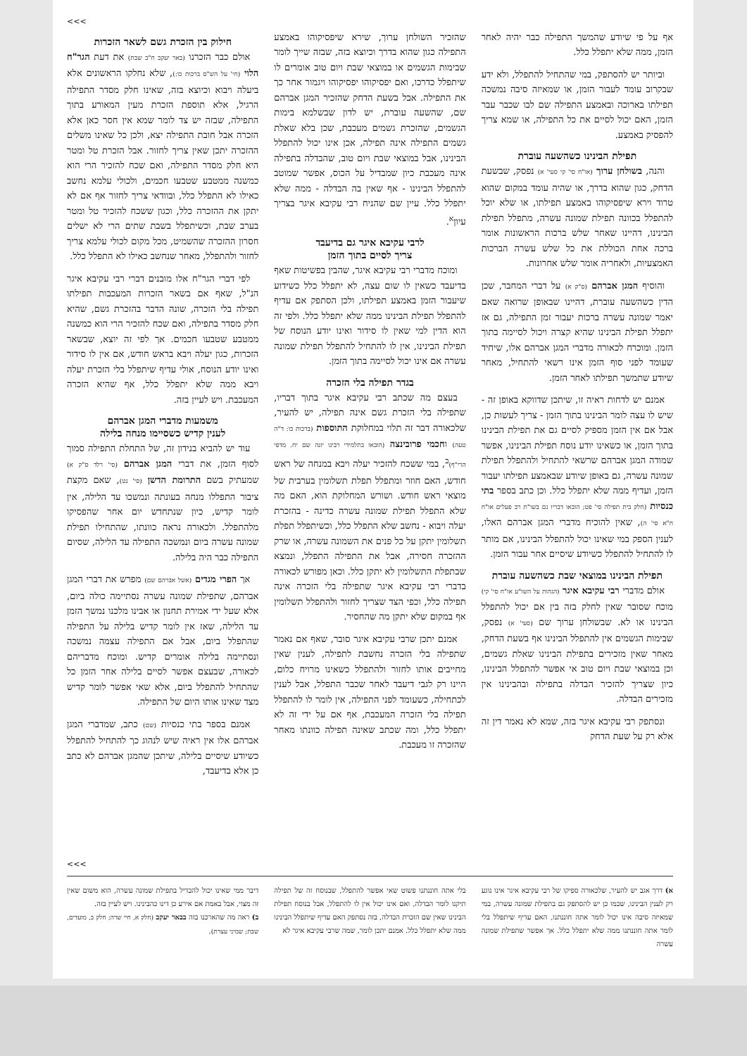>>>
אף על פי שיודע שהמשך התפילה כבר יהיה לאחר הזמן, ממה שלא יתפלל כלל.
וביותר יש להסתפק, במי שהתחיל להתפלל, ולא ידע שבקרוב עומד לעבור הזמן, או שמאיזה סיבה נמשכה תפילתו בארוכה ובאמצע התפילה שם לבו שכבר עבר הזמן, האם יכול לסיים את כל התפילה, או שמא צריך להפסיק באמצע.
תפילת הבינינו כשהשעה עוברת
והנה, בשולחן ערוך (או"ח סי' קי סעי' א) נפסק, שבשעת הדחק, כגון שהוא בדרך, או שהיה עומד במקום שהוא טרוד וירא שיפסיקוהו באמצע תפילתו, או שלא יוכל להתפלל בכוונה תפילת שמונה עשרה, מתפלל תפילת הבינינו, דהיינו שאחר שלש ברכות הראשונות אומר ברכה אחת הכוללת את כל שלש עשרה הברכות האמצעיות, ולאחריה אומר שלש אחרונות.
והוסיף המגן אברהם (ס"ק א) על דברי המחבר, שכן הדין כשהשעה עוברת, דהיינו שבאופן שרואה שאם יאמר שמונה עשרה ברכות יעבור זמן התפילה, גם אז יתפלל תפילת הבינינו שהיא קצרה ויכול לסיימה בתוך הזמן. ומוכרח לכאורה מדברי המגן אברהם אלו, שיחיד שעומד לפני סוף הזמן אינו רשאי להתחיל, מאחר שיודע שתמשך תפילתו לאחר הזמן.
אמנם יש לדחות ראיה זו, שיתכן שדווקא באופן זה - שיש לו עצה לומר הבינינו בתוך הזמן - צריך לעשות כן, אבל אם אין הזמן מספיק לסיים גם את תפילת הבינינו בתוך הזמן, או כשאינו יודע נוסח תפילת הבינינו, אפשר שמודה המגן אברהם שרשאי להתחיל ולהתפלל תפילת שמונה עשרה, גם באופן שיודע שבאמצע תפילתו יעבור הזמן, ועדיף ממה שלא יתפלל כלל. וכן כתב בספר בתי כנסיות (חלק בית תפילה סי' פט; הובאו דבריו גם בשו"ת רב פעלים או"ח ח"א סי' ה), שאין להוכיח מדברי המגן אברהם האלו, לענין הספק במי שאינו יכול להתפלל הבינינו, אם מותר לו להתחיל להתפלל כשיודע שיסיים אחר עבור הזמן.
תפילת הבינינו במוצאי שבת כשהשעה עוברת
אולם מדברי רבי עקיבא איגר (הגהות על השו"ע או"ח סי' קי) מוכח שסובר שאין לחלק בזה בין אם יכול להתפלל הבינינו או לא. שבשולחן ערוך שם (סעי' א) נפסק, שבימות הגשמים אין להתפלל הבינינו אף בשעת הדחק, מאחר שאין מזכירים בתפילת הבינינו שאלת גשמים, וכן במוצאי שבת ויום טוב אי אפשר להתפלל הבינינו, כיון שצריך להזכיר הבדלה בתפילה ובהבינינו אין מזכירים הבדלה.
ונסתפק רבי עקיבא איגר בזה, שמא לא נאמר דין זה אלא רק על שעת הדחק
שהזכיר השולחן ערוך, שירא שיפסיקוהו באמצע התפילה כגון שהוא בדרך וכיוצא בזה, שבזה שייך לומר שבימות הגשמים או במוצאי שבת ויום טוב אומרים לו שיתפלל כדרכו, ואם יפסיקוהו יפסיקוהו ויגמור אחר כך את התפילה. אבל בשעת הדחק שהזכיר המגן אברהם שם, שהשעה עוברת, יש לדון שבשלמא בימות הגשמים, שהזכרת גשמים מעכבת, שכן בלא שאלת גשמים התפילה אינה תפילה, אכן אינו יכול להתפלל הבינינו, אבל במוצאי שבת ויום טוב, שהבדלה בתפילה אינה מעכבת כיון שמבדיל על הכוס, אפשר שמוטב להתפלל הבינינו - אף שאין בה הבדלה - ממה שלא יתפלל כלל. עיין שם שהניח רבי עקיבא איגר בצריך עיון<sup>א</sup>.
לרבי עקיבא איגר גם בדיעבד
צריך לסיים בתוך הזמן
ומוכח מדברי רבי עקיבא איגר, שהבין בפשיטות שאף בדיעבד כשאין לו שום עצה, לא יתפלל כלל כשידוע שיעבור הזמן באמצע תפילתו, ולכן הסתפק אם עדיף להתפלל תפילת הבינינו ממה שלא יתפלל כלל. ולפי זה הוא הדין למי שאין לו סידור ואינו יודע הנוסח של תפילת הבינינו, אין לו להתחיל להתפלל תפילת שמונה עשרה אם אינו יכול לסיימה בתוך הזמן.
בגדר תפילה בלי הזכרה
בעצם מה שכתב רבי עקיבא איגר בתוך דבריו, שתפילה בלי הזכרת גשם אינה תפילה, יש להעיר, שלכאורה דבר זה תלוי במחלוקת התוספות (ברכות כו: ד"ה טעה) וחכמי פרובינצה (הובאו בתלמידי רבינו יונה שם יח. מדפי הרי"ף)<sup>ב</sup>, במי ששכח להזכיר יעלה ויבא במנחה של ראש חודש, האם חוזר ומתפלל תפלת תשלומין בערבית של מוצאי ראש חודש. ושורש המחלוקת הוא, האם מה שלא התפלל תפילת שמונה עשרה כדינה - בהזכרת יעלה ויבוא - נחשב שלא התפלל כלל, וכשיתפלל תפלת תשלומין יתקן על כל פנים את השמונה עשרה, או שרק ההזכרה חסירה, אבל את התפילה התפלל, ונמצא שבתפלת התשלומין לא יתקן כלל. וכאן מפורש לכאורה בדברי רבי עקיבא איגר שתפילה בלי הזכרה אינה תפילה כלל, וכפי הצד שצריך לחזור ולהתפלל תשלומין אף במקום שלא יתקן מה שהחסיר.
אמנם יתכן שרבי עקיבא איגר סובר, שאף אם נאמר שתפילה בלי הזכרה נחשבת לתפילה, לענין שאין מחייבים אותו לחזור ולהתפלל כשאינו מרויח כלום, היינו רק לגבי דיעבד לאחר שכבר התפלל, אבל לענין לכתחילה, כשעומד לפני התפילה, אין לומר לו להתפלל תפילה בלי הזכרה המעכבת, אף אם על ידי זה לא יתפלל כלל, ומה שכתב שאינה תפילה כוונתו מאחר שהזכרה זו מעכבת.
חילוק בין הזכרת גשם לשאר הזכרות
אולם כבר הזכרנו (באר יעקב ח"ב שבת) את דעת הגר"ח הלוי (חי' על הש"ס ברכות כו:), שלא נחלקו הראשונים אלא ביעלה ויבוא וכיוצא בזה, שאינו חלק מסדר התפילה הרגיל, אלא תוספת הזכרת מעין המאורע בתוך התפילה, שבזה יש צד לומר שמא אין חסר כאן אלא הזכרה אבל חובת התפילה יצא, ולכן כל שאינו משלים ההזכרה יתכן שאין צריך לחזור. אבל הזכרת טל ומטר היא חלק מסדר התפילה, ואם שכח להזכיר הרי הוא כמשנה ממטבע שטבעו חכמים, ולכולי עלמא נחשב כאילו לא התפלל כלל, ובוודאי צריך לחזור אף אם לא יתקן את ההזכרה כלל, וכגון ששכח להזכיר טל ומטר בערב שבת, וכשיתפלל בשבת שתים הרי לא ישלים חסרון ההזכרה שהשמיט, מכל מקום לכולי עלמא צריך לחזור ולהתפלל, מאחר שנחשב כאילו לא התפלל כלל.
לפי דברי הגר"ח אלו מובנים דברי רבי עקיבא איגר הנ"ל, שאף אם בשאר הזכרות המעכבות תפילתו תפילה בלי הזכרה, שונה הדבר בהזכרת גשם, שהיא חלק מסדר בתפילה, ואם שכח להזכיר הרי הוא כמשנה ממטבע שטבעו חכמים. אך לפי זה יוצא, שבשאר הזכרות, כגון יעלה ויבא בראש חודש, אם אין לו סידור ואינו יודע הנוסח, אולי עדיף שיתפלל בלי הזכרת יעלה ויבא ממה שלא יתפלל כלל, אף שהיא הזכרה המעכבת. ויש לעיין בזה.
משמעות מדברי המגן אברהם
לענין קדיש כשסיימו מנחה בלילה
עוד יש להביא בנידון זה, של התחלת התפילה סמוך לסוף הזמן, את דברי המגן אברהם (סי' רלד ס"ק א) שמעתיק בשם התרומת הדשן (סי' נט), שאם מקצת ציבור התפללו מנחה בעונתה ונמשכו עד הלילה, אין לומר קדיש, כיון שנתחדש יום אחר שהפסיקו מלהתפלל. ולכאורה נראה כוונתו, שהתחילו תפילת שמונה עשרה ביום ונמשכה התפילה עד הלילה, שסיום התפילה כבר היה בלילה.
אך הפרי מגדים (אשל אברהם שם) מפרש את דברי המגן אברהם, שתפילת שמונה עשרה נסתיימה כולה ביום, אלא שעל ידי אמירת תחנון או אבינו מלכנו נמשך הזמן עד הלילה, שאז אין לומר קדיש בלילה על התפילה שהתפלל ביום, אבל אם התפילה עצמה נמשכה ונסתיימה בלילה אומרים קדיש. ומוכח מדבריהם לכאורה, שבעצם אפשר לסיים בלילה אחר הזמן כל שהתחיל להתפלל ביום, אלא שאי אפשר לומר קדיש מצד שאינו אותו היום של התפילה.
אמנם בספר בתי כנסיות (שם) כתב, שמדברי המגן אברהם אלו אין ראיה שיש לנהוג כך להתחיל להתפלל כשיודע שיסיים בלילה, שיתכן שהמגן אברהם לא כתב כן אלא בדיעבד,
>>>
א) דרך אגב יש להעיר, שלכאורה ספיקו של רבי עקיבא איגר אינו נוגע רק לענין הבינינו, שכמו כן יש להסתפק גם בתפילת שמונה עשרה, במי שמאיזה סיבה אינו יכול לומר אתה חוננתנו, האם עדיף שיתפלל בלי לומר אתה חוננתנו ממה שלא יתפלל כלל. אך אפשר שתפילת שמונה עשרה
בלי אתה חוננתנו פשוט שאי אפשר להתפלל, שבנוסח זה של תפילה תיקנו לומר הבדלה, ואם אינו יכול אין לו להתפלל, אבל בנוסח תפילת הבינינו שאין שם הזכרת הבדלה, בזה נסתפק האם עדיף שיתפלל הבינינו ממה שלא יתפלל כלל. אמנם יתכן לומר, שמה שרבי עקיבא איגר לא
דיבר ממי שאינו יכול להבדיל בתפילת שמונה עשרה, הוא משום שאין זה מצוי, אבל באמת אם אירע כן דינו כהבינינו. ויש לעיין בזה.
ב) ראה מה שהארכנו בזה בבאר יעקב (חלק א, חיי שרה; חלק ב, מועדים, שבת; שמיני עצרת).